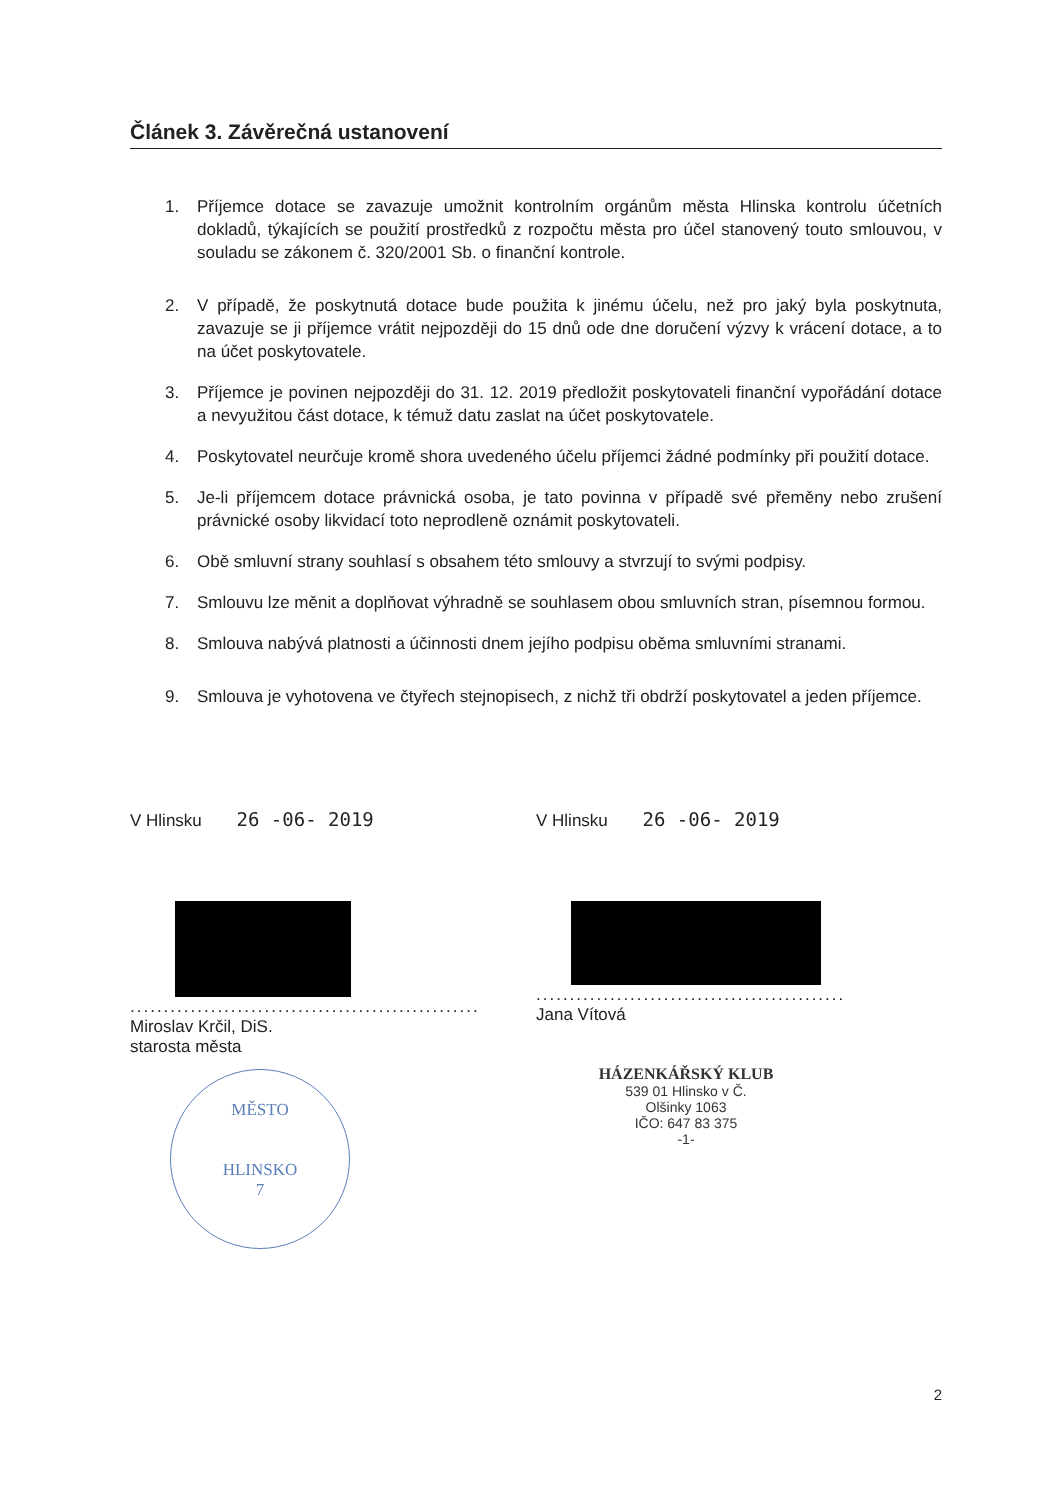Článek 3. Závěrečná ustanovení
1. Příjemce dotace se zavazuje umožnit kontrolním orgánům města Hlinska kontrolu účetních dokladů, týkajících se použití prostředků z rozpočtu města pro účel stanovený touto smlouvou, v souladu se zákonem č. 320/2001 Sb. o finanční kontrole.
2. V případě, že poskytnutá dotace bude použita k jinému účelu, než pro jaký byla poskytnuta, zavazuje se ji příjemce vrátit nejpozději do 15 dnů ode dne doručení výzvy k vrácení dotace, a to na účet poskytovatele.
3. Příjemce je povinen nejpozději do 31. 12. 2019 předložit poskytovateli finanční vypořádání dotace a nevyužitou část dotace, k témuž datu zaslat na účet poskytovatele.
4. Poskytovatel neurčuje kromě shora uvedeného účelu příjemci žádné podmínky při použití dotace.
5. Je-li příjemcem dotace právnická osoba, je tato povinna v případě své přeměny nebo zrušení právnické osoby likvidací toto neprodleně oznámit poskytovateli.
6. Obě smluvní strany souhlasí s obsahem této smlouvy a stvrzují to svými podpisy.
7. Smlouvu lze měnit a doplňovat výhradně se souhlasem obou smluvních stran, písemnou formou.
8. Smlouva nabývá platnosti a účinnosti dnem jejího podpisu oběma smluvními stranami.
9. Smlouva je vyhotovena ve čtyřech stejnopisech, z nichž tři obdrží poskytovatel a jeden příjemce.
V Hlinsku 26 -06- 2019
....................................................
Miroslav Krčil, DiS.
starosta města
MĚSTO
HLINSKO
7
V Hlinsku 26 -06- 2019
..............................................
Jana Vítová
HÁZENKÁŘSKÝ KLUB
539 01 Hlinsko v Č.
Olšinky 1063
IČO: 647 83 375
-1-
2